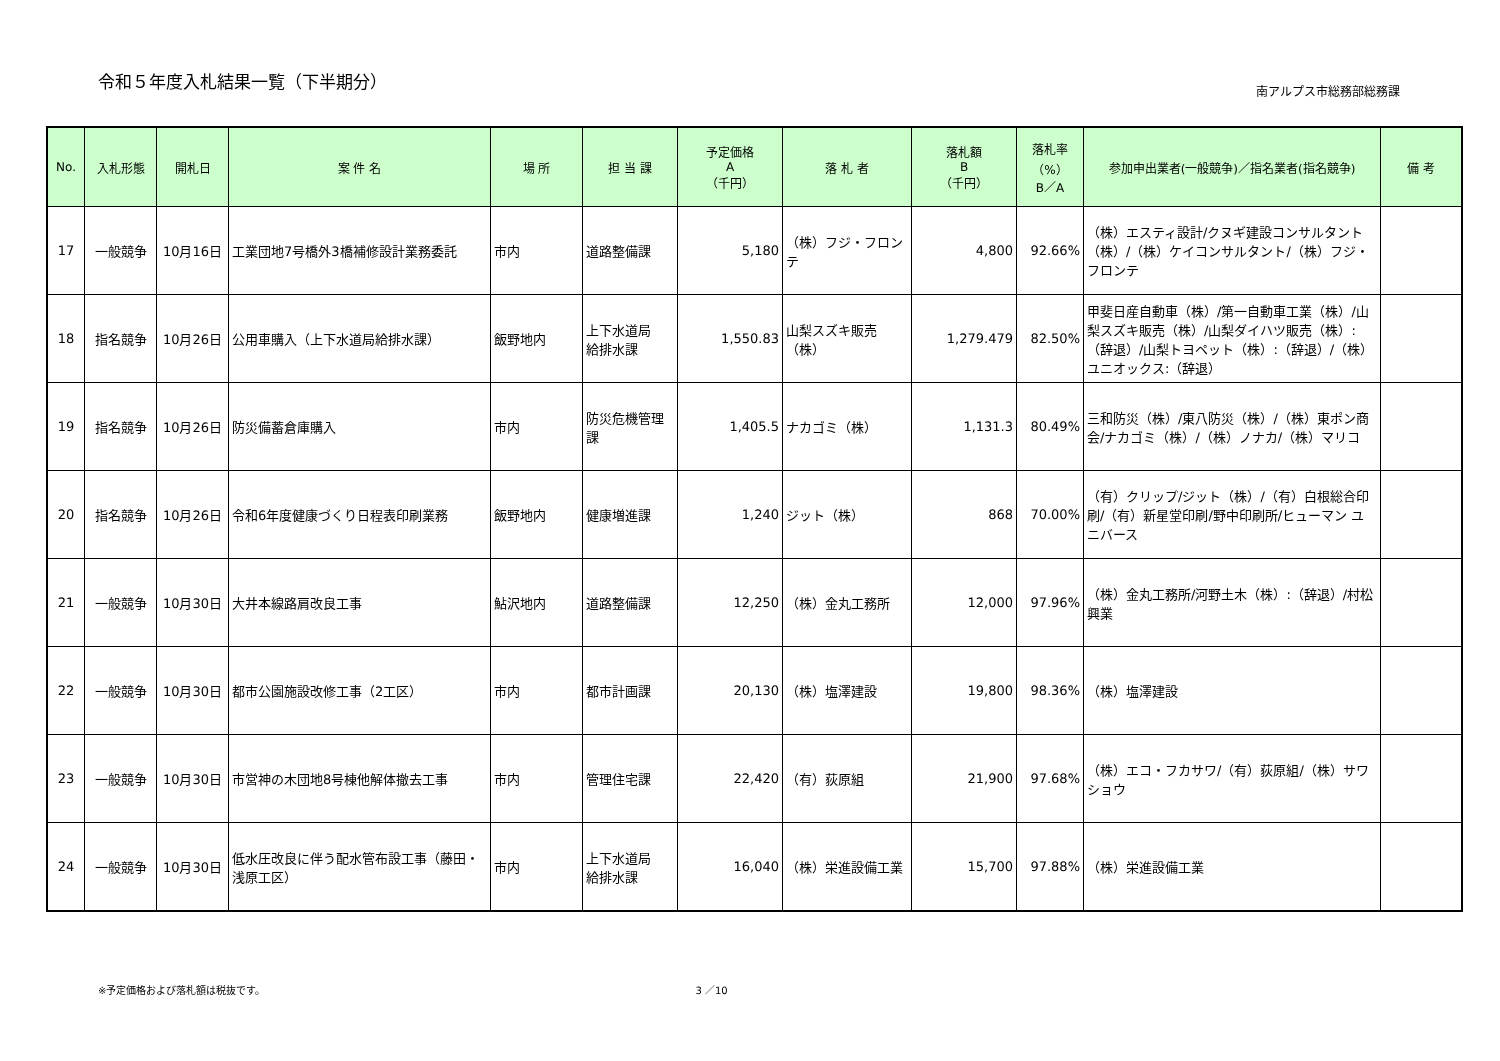令和５年度入札結果一覧（下半期分）
南アルプス市総務部総務課
| No. | 入札形態 | 開札日 | 案 件 名 | 場 所 | 担 当 課 | 予定価格 A （千円） | 落 札 者 | 落札額 B （千円） | 落札率 （%） B／A | 参加申出業者(一般競争)／指名業者(指名競争) | 備 考 |
| --- | --- | --- | --- | --- | --- | --- | --- | --- | --- | --- | --- |
| 17 | 一般競争 | 10月16日 | 工業団地7号橋外3橋補修設計業務委託 | 市内 | 道路整備課 | 5,180 | （株）フジ・フロンテ | 4,800 | 92.66% | （株）エスティ設計/クヌギ建設コンサルタント（株）/（株）ケイコンサルタント/（株）フジ・フロンテ | |
| 18 | 指名競争 | 10月26日 | 公用車購入（上下水道局給排水課） | 飯野地内 | 上下水道局 給排水課 | 1,550.83 | 山梨スズキ販売（株） | 1,279.479 | 82.50% | 甲斐日産自動車（株）/第一自動車工業（株）/山梨スズキ販売（株）/山梨ダイハツ販売（株）:（辞退）/山梨トヨペット（株）:（辞退）/（株）ユニオックス:（辞退） | |
| 19 | 指名競争 | 10月26日 | 防災備蓄倉庫購入 | 市内 | 防災危機管理課 | 1,405.5 | ナカゴミ（株） | 1,131.3 | 80.49% | 三和防災（株）/東八防災（株）/（株）東ポン商会/ナカゴミ（株）/（株）ノナカ/（株）マリコ | |
| 20 | 指名競争 | 10月26日 | 令和6年度健康づくり日程表印刷業務 | 飯野地内 | 健康増進課 | 1,240 | ジット（株） | 868 | 70.00% | （有）クリップ/ジット（株）/（有）白根総合印刷/（有）新星堂印刷/野中印刷所/ヒューマン ユニバース | |
| 21 | 一般競争 | 10月30日 | 大井本線路肩改良工事 | 鮎沢地内 | 道路整備課 | 12,250 | （株）金丸工務所 | 12,000 | 97.96% | （株）金丸工務所/河野土木（株）:（辞退）/村松興業 | |
| 22 | 一般競争 | 10月30日 | 都市公園施設改修工事（2工区） | 市内 | 都市計画課 | 20,130 | （株）塩澤建設 | 19,800 | 98.36% | （株）塩澤建設 | |
| 23 | 一般競争 | 10月30日 | 市営神の木団地8号棟他解体撤去工事 | 市内 | 管理住宅課 | 22,420 | （有）荻原組 | 21,900 | 97.68% | （株）エコ・フカサワ/（有）荻原組/（株）サワショウ | |
| 24 | 一般競争 | 10月30日 | 低水圧改良に伴う配水管布設工事（藤田・浅原工区） | 市内 | 上下水道局 給排水課 | 16,040 | （株）栄進設備工業 | 15,700 | 97.88% | （株）栄進設備工業 | |
※予定価格および落札額は税抜です。 3 ／10